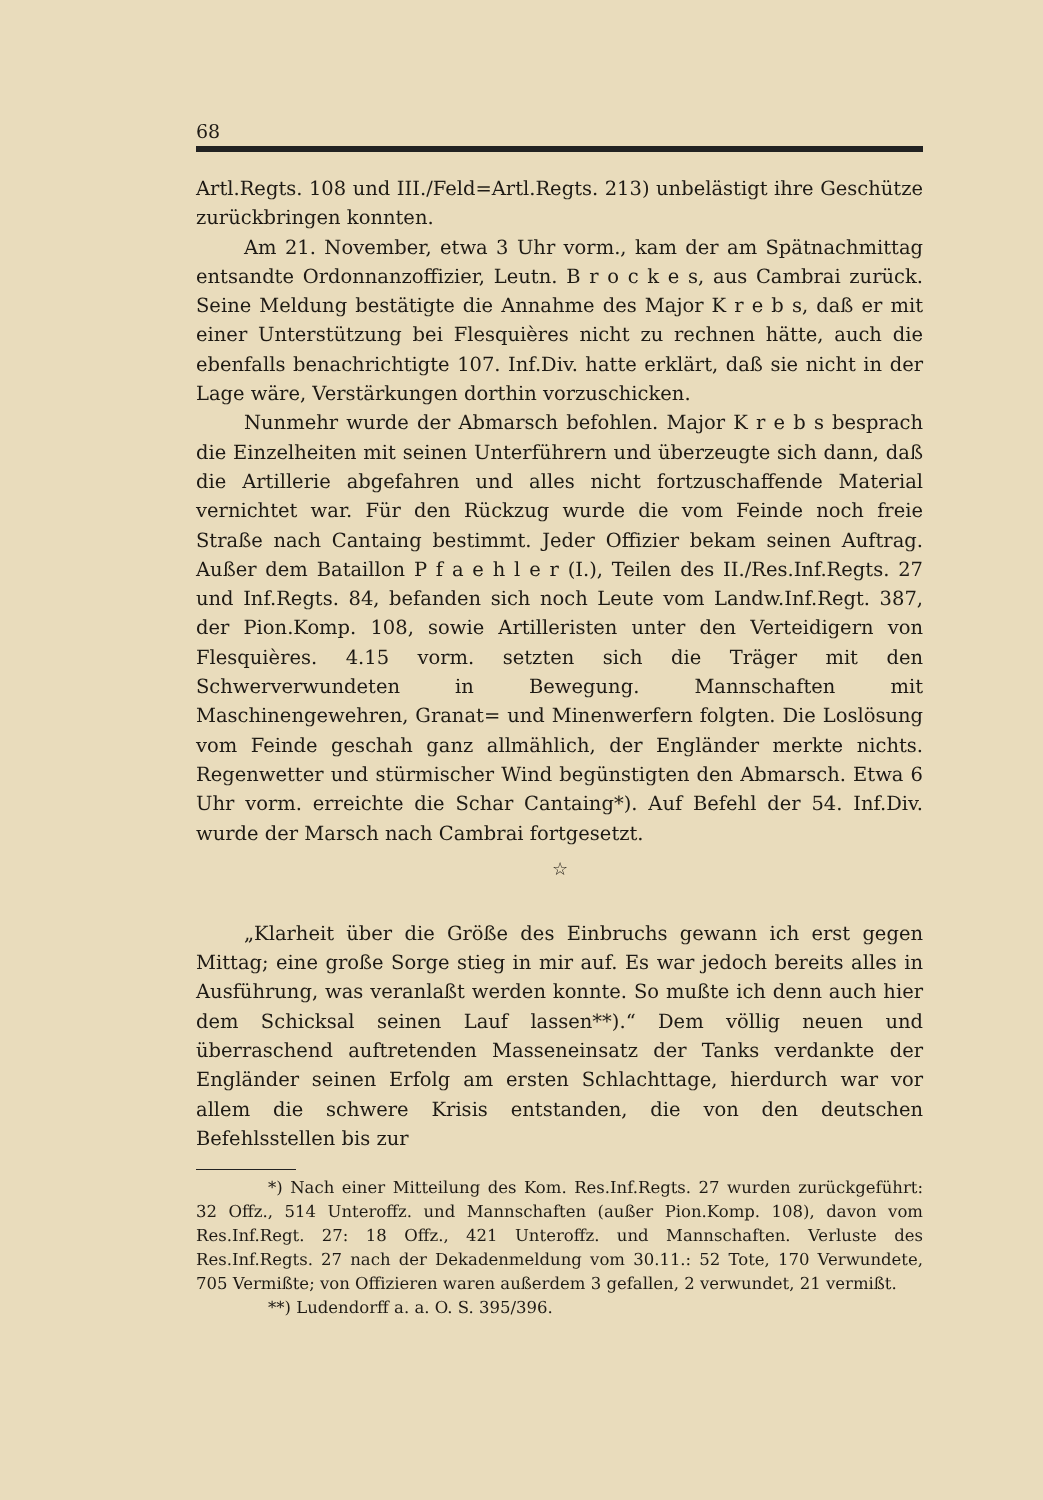68
Artl.Regts. 108 und III./Feld=Artl.Regts. 213) unbelästigt ihre Geschütze zurückbringen konnten.
Am 21. November, etwa 3 Uhr vorm., kam der am Spätnachmittag entsandte Ordonnanzoffizier, Leutn. B r o c k e s, aus Cambrai zurück. Seine Meldung bestätigte die Annahme des Major K r e b s, daß er mit einer Unterstützung bei Flesquières nicht zu rechnen hätte, auch die ebenfalls benachrichtigte 107. Inf.Div. hatte erklärt, daß sie nicht in der Lage wäre, Verstärkungen dorthin vorzuschicken.
Nunmehr wurde der Abmarsch befohlen. Major K r e b s besprach die Einzelheiten mit seinen Unterführern und überzeugte sich dann, daß die Artillerie abgefahren und alles nicht fortzuschaffende Material vernichtet war. Für den Rückzug wurde die vom Feinde noch freie Straße nach Cantaing bestimmt. Jeder Offizier bekam seinen Auftrag. Außer dem Bataillon P f a e h l e r (I.), Teilen des II./Res.Inf.Regts. 27 und Inf.Regts. 84, befanden sich noch Leute vom Landw.Inf.Regt. 387, der Pion.Komp. 108, sowie Artilleristen unter den Verteidigern von Flesquières. 4.15 vorm. setzten sich die Träger mit den Schwerverwundeten in Bewegung. Mannschaften mit Maschinengewehren, Granat= und Minenwerfern folgten. Die Loslösung vom Feinde geschah ganz allmählich, der Engländer merkte nichts. Regenwetter und stürmischer Wind begünstigten den Abmarsch. Etwa 6 Uhr vorm. erreichte die Schar Cantaing*). Auf Befehl der 54. Inf.Div. wurde der Marsch nach Cambrai fortgesetzt.
☆
„Klarheit über die Größe des Einbruchs gewann ich erst gegen Mittag; eine große Sorge stieg in mir auf. Es war jedoch bereits alles in Ausführung, was veranlaßt werden konnte. So mußte ich denn auch hier dem Schicksal seinen Lauf lassen**).“ Dem völlig neuen und überraschend auftretenden Masseneinsatz der Tanks verdankte der Engländer seinen Erfolg am ersten Schlachttage, hierdurch war vor allem die schwere Krisis entstanden, die von den deutschen Befehlsstellen bis zur
*) Nach einer Mitteilung des Kom. Res.Inf.Regts. 27 wurden zurückgeführt: 32 Offz., 514 Unteroffz. und Mannschaften (außer Pion.Komp. 108), davon vom Res.Inf.Regt. 27: 18 Offz., 421 Unteroffz. und Mannschaften. Verluste des Res.Inf.Regts. 27 nach der Dekadenmeldung vom 30.11.: 52 Tote, 170 Verwundete, 705 Vermißte; von Offizieren waren außerdem 3 gefallen, 2 verwundet, 21 vermißt.
**) Ludendorff a. a. O. S. 395/396.